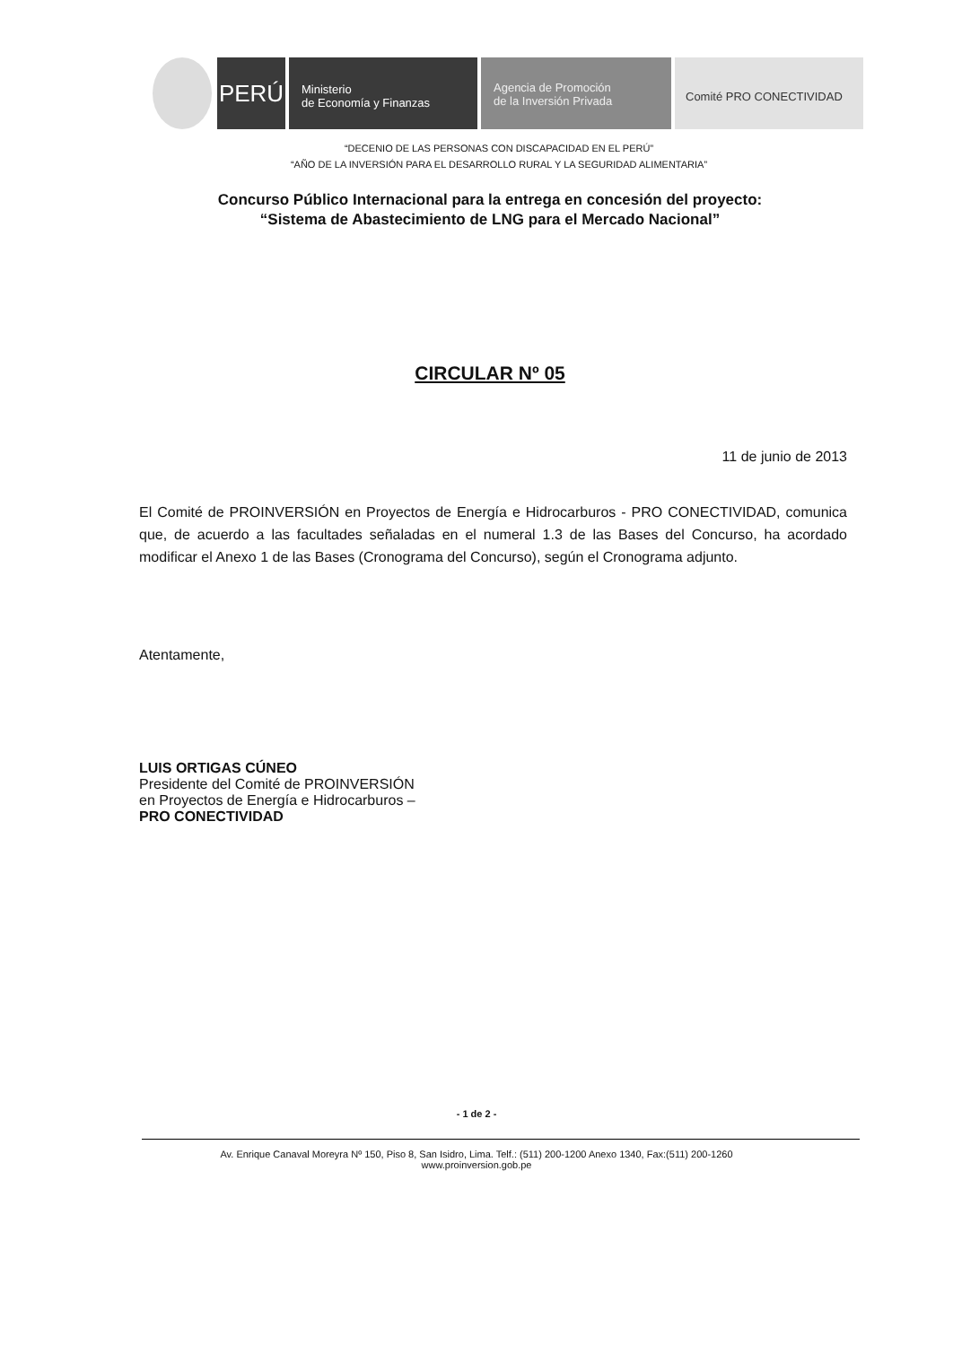PERÚ
Ministerio
de Economía y Finanzas
Agencia de Promoción
de la Inversión Privada
Comité PRO CONECTIVIDAD
“DECENIO DE LAS PERSONAS CON DISCAPACIDAD EN EL PERÚ”
“AÑO DE LA INVERSIÓN PARA EL DESARROLLO RURAL Y LA SEGURIDAD ALIMENTARIA”
Concurso Público Internacional para la entrega en concesión del proyecto:
“Sistema de Abastecimiento de LNG para el Mercado Nacional”
CIRCULAR Nº 05
11 de junio de 2013
El Comité de PROINVERSIÓN en Proyectos de Energía e Hidrocarburos - PRO CONECTIVIDAD, comunica que, de acuerdo a las facultades señaladas en el numeral 1.3 de las Bases del Concurso, ha acordado modificar el Anexo 1 de las Bases (Cronograma del Concurso), según el Cronograma adjunto.
Atentamente,
LUIS ORTIGAS CÚNEO
Presidente del Comité de PROINVERSIÓN
en Proyectos de Energía e Hidrocarburos –
PRO CONECTIVIDAD
- 1 de 2 -
Av. Enrique Canaval Moreyra Nº 150, Piso 8, San Isidro, Lima. Telf.: (511) 200-1200 Anexo 1340, Fax:(511) 200-1260
www.proinversion.gob.pe